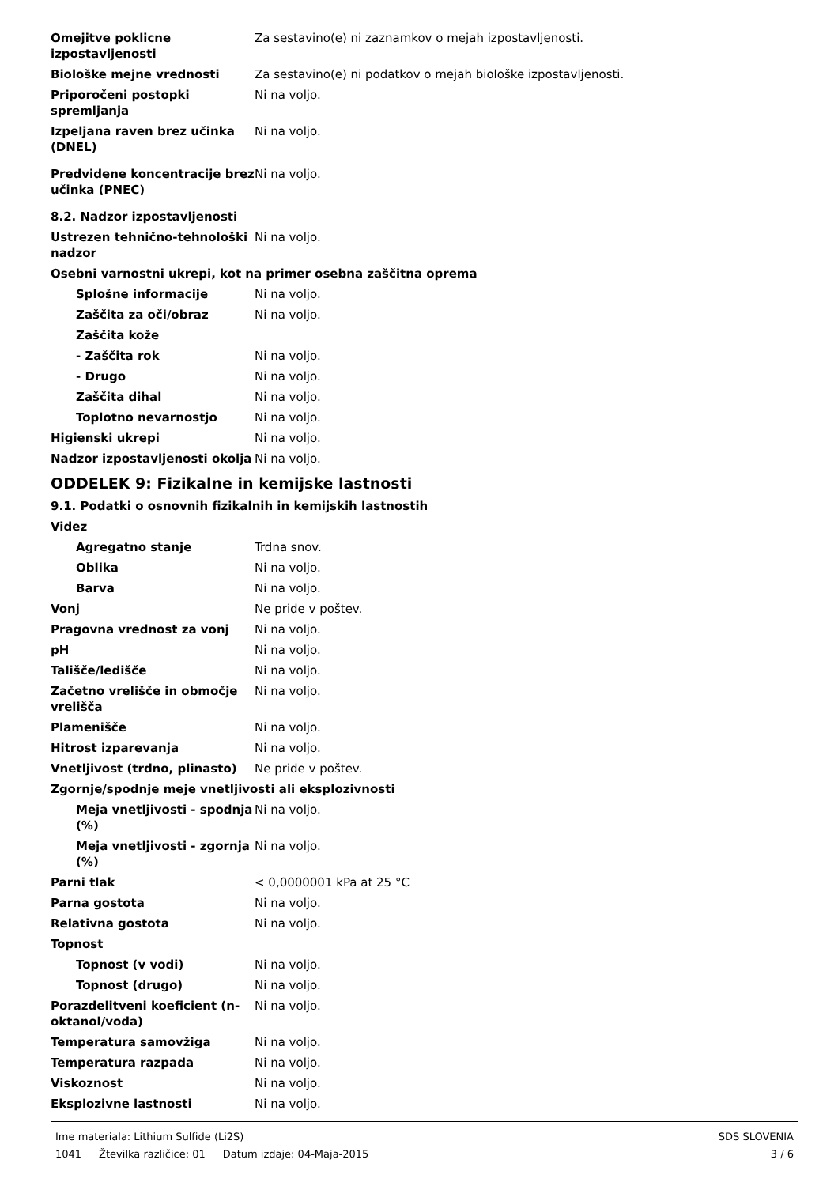Omejitve poklicne izpostavljenosti
Za sestavino(e) ni zaznamkov o mejah izpostavljenosti.
Biološke mejne vrednosti Za sestavino(e) ni podatkov o mejah biološke izpostavljenosti.
Priporočeni postopki spremljanja
Ni na voljo.
Izpeljana raven brez učinka (DNEL)
Ni na voljo.
Predvidene koncentracije brez učinka (PNEC)
Ni na voljo.
8.2. Nadzor izpostavljenosti
Ustrezen tehnično-tehnološki nadzor
Ni na voljo.
Osebni varnostni ukrepi, kot na primer osebna zaščitna oprema
Splošne informacije Ni na voljo.
Zaščita za oči/obraz Ni na voljo.
Zaščita kože
- Zaščita rok Ni na voljo.
- Drugo Ni na voljo.
Zaščita dihal Ni na voljo.
Toplotno nevarnostjo Ni na voljo.
Higienski ukrepi Ni na voljo.
Nadzor izpostavljenosti okolja
Ni na voljo.
ODDELEK 9: Fizikalne in kemijske lastnosti
9.1. Podatki o osnovnih fizikalnih in kemijskih lastnostih
Videz
Agregatno stanje Trdna snov.
Oblika Ni na voljo.
Barva Ni na voljo.
Vonj Ne pride v poštev.
Pragovna vrednost za vonj Ni na voljo.
pH Ni na voljo.
Tališče/ledišče Ni na voljo.
Začetno vrelišče in območje vrelišča
Ni na voljo.
Plamenišče Ni na voljo.
Hitrost izparevanja Ni na voljo.
Vnetljivost (trdno, plinasto)
Ne pride v poštev.
Zgornje/spodnje meje vnetljivosti ali eksplozivnosti
Meja vnetljivosti - spodnja (%)
Ni na voljo.
Meja vnetljivosti - zgornja (%)
Ni na voljo.
Parni tlak < 0,0000001 kPa at 25 °C
Parna gostota Ni na voljo.
Relativna gostota Ni na voljo.
Topnost
Topnost (v vodi) Ni na voljo.
Topnost (drugo) Ni na voljo.
Porazdelitveni koeficient (n-oktanol/voda)
Ni na voljo.
Temperatura samovžiga Ni na voljo.
Temperatura razpada Ni na voljo.
Viskoznost Ni na voljo.
Eksplozivne lastnosti Ni na voljo.
Ime materiala: Lithium Sulfide (Li2S)
1041 Žtevilka različice: 01 Datum izdaje: 04-Maja-2015
SDS SLOVENIA
3 / 6